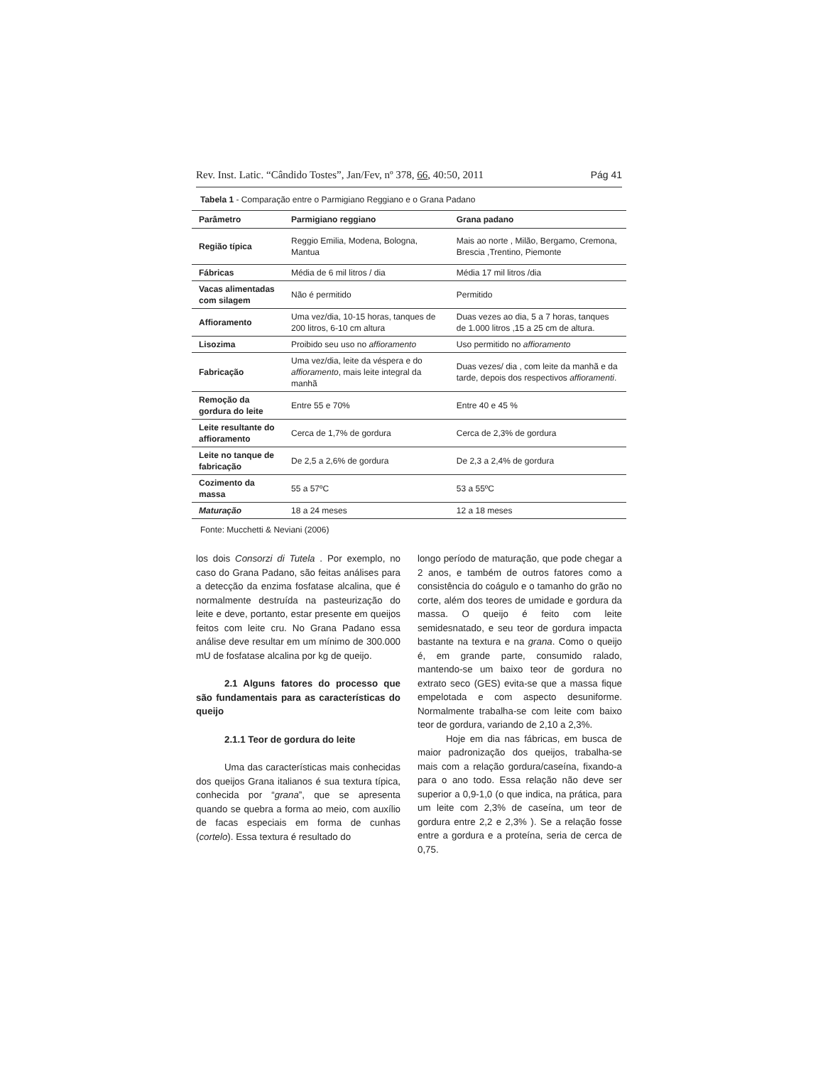Rev. Inst. Latic. “Cândido Tostes”, Jan/Fev, nº 378, 66, 40:50, 2011 Pág 41
Tabela 1 - Comparação entre o Parmigiano Reggiano e o Grana Padano
| Parâmetro | Parmigiano reggiano | Grana padano |
| --- | --- | --- |
| Região típica | Reggio Emilia, Modena, Bologna, Mantua | Mais ao norte , Milão, Bergamo, Cremona, Brescia ,Trentino, Piemonte |
| Fábricas | Média de 6 mil litros / dia | Média 17 mil litros /dia |
| Vacas alimentadas com silagem | Não é permitido | Permitido |
| Affioramento | Uma vez/dia, 10-15 horas, tanques de 200 litros, 6-10 cm altura | Duas vezes ao dia, 5 a 7 horas, tanques de 1.000 litros ,15 a 25 cm de altura. |
| Lisozima | Proibido seu uso no affioramento | Uso permitido no affioramento |
| Fabricação | Uma vez/dia, leite da véspera e do affioramento , mais leite integral da manhã | Duas vezes/ dia , com leite da manhã e da tarde, depois dos respectivos affioramenti . |
| Remoção da gordura do leite | Entre 55 e 70% | Entre 40 e 45 % |
| Leite resultante do affioramento | Cerca de 1,7% de gordura | Cerca de 2,3% de gordura |
| Leite no tanque de fabricação | De 2,5 a 2,6% de gordura | De 2,3 a 2,4% de gordura |
| Cozimento da massa | 55 a 57ºC | 53 a 55ºC |
| Maturação | 18 a 24 meses | 12 a 18 meses |
Fonte: Mucchetti & Neviani (2006)
los dois Consorzi di Tutela . Por exemplo, no caso do Grana Padano, são feitas análises para a detecção da enzima fosfatase alcalina, que é normalmente destruída na pasteurização do leite e deve, portanto, estar presente em queijos feitos com leite cru. No Grana Padano essa análise deve resultar em um mínimo de 300.000 mU de fosfatase alcalina por kg de queijo.
2.1 Alguns fatores do processo que são fundamentais para as características do queijo
2.1.1 Teor de gordura do leite
Uma das características mais conhecidas dos queijos Grana italianos é sua textura típica, conhecida por “grana”, que se apresenta quando se quebra a forma ao meio, com auxílio de facas especiais em forma de cunhas (cortelo). Essa textura é resultado do
longo período de maturação, que pode chegar a 2 anos, e também de outros fatores como a consistência do coágulo e o tamanho do grão no corte, além dos teores de umidade e gordura da massa. O queijo é feito com leite semidesnatado, e seu teor de gordura impacta bastante na textura e na grana. Como o queijo é, em grande parte, consumido ralado, mantendo-se um baixo teor de gordura no extrato seco (GES) evita-se que a massa fique empelotada e com aspecto desuniforme. Normalmente trabalha-se com leite com baixo teor de gordura, variando de 2,10 a 2,3%.
Hoje em dia nas fábricas, em busca de maior padronização dos queijos, trabalha-se mais com a relação gordura/caseína, fixando-a para o ano todo. Essa relação não deve ser superior a 0,9-1,0 (o que indica, na prática, para um leite com 2,3% de caseína, um teor de gordura entre 2,2 e 2,3% ). Se a relação fosse entre a gordura e a proteína, seria de cerca de 0,75.